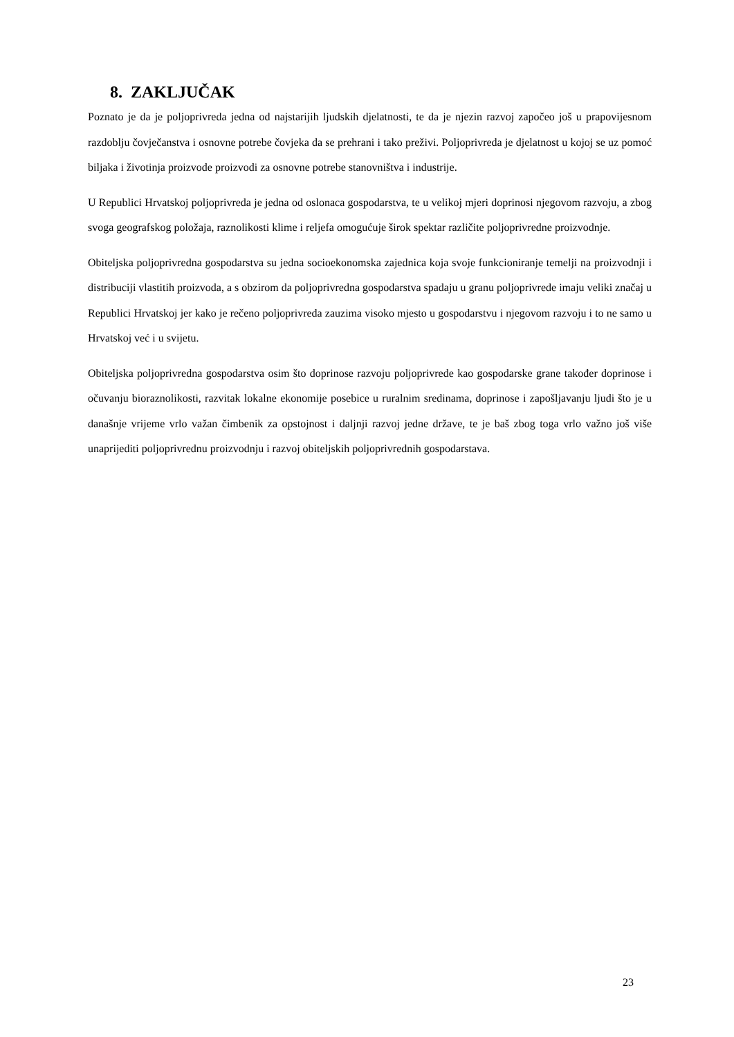8. ZAKLJUČAK
Poznato je da je poljoprivreda jedna od najstarijih ljudskih djelatnosti, te da je njezin razvoj započeo još u prapovijesnom razdoblju čovječanstva i osnovne potrebe čovjeka da se prehrani i tako preživi. Poljoprivreda je djelatnost u kojoj se uz pomoć biljaka i životinja proizvode proizvodi za osnovne potrebe stanovništva i industrije.
U Republici Hrvatskoj poljoprivreda je jedna od oslonaca gospodarstva, te u velikoj mjeri doprinosi njegovom razvoju, a zbog svoga geografskog položaja, raznolikosti klime i reljefa omogućuje širok spektar različite poljoprivredne proizvodnje.
Obiteljska poljoprivredna gospodarstva su jedna socioekonomska zajednica koja svoje funkcioniranje temelji na proizvodnji i distribuciji vlastitih proizvoda, a s obzirom da poljoprivredna gospodarstva spadaju u granu poljoprivrede imaju veliki značaj u Republici Hrvatskoj jer kako je rečeno poljoprivreda zauzima visoko mjesto u gospodarstvu i njegovom razvoju i to ne samo u Hrvatskoj već i u svijetu.
Obiteljska poljoprivredna gospodarstva osim što doprinose razvoju poljoprivrede kao gospodarske grane također doprinose i očuvanju bioraznolikosti, razvitak lokalne ekonomije posebice u ruralnim sredinama, doprinose i zapošljavanju ljudi što je u današnje vrijeme vrlo važan čimbenik za opstojnost i daljnji razvoj jedne države, te je baš zbog toga vrlo važno još više unaprijediti poljoprivrednu proizvodnju i razvoj obiteljskih poljoprivrednih gospodarstava.
23